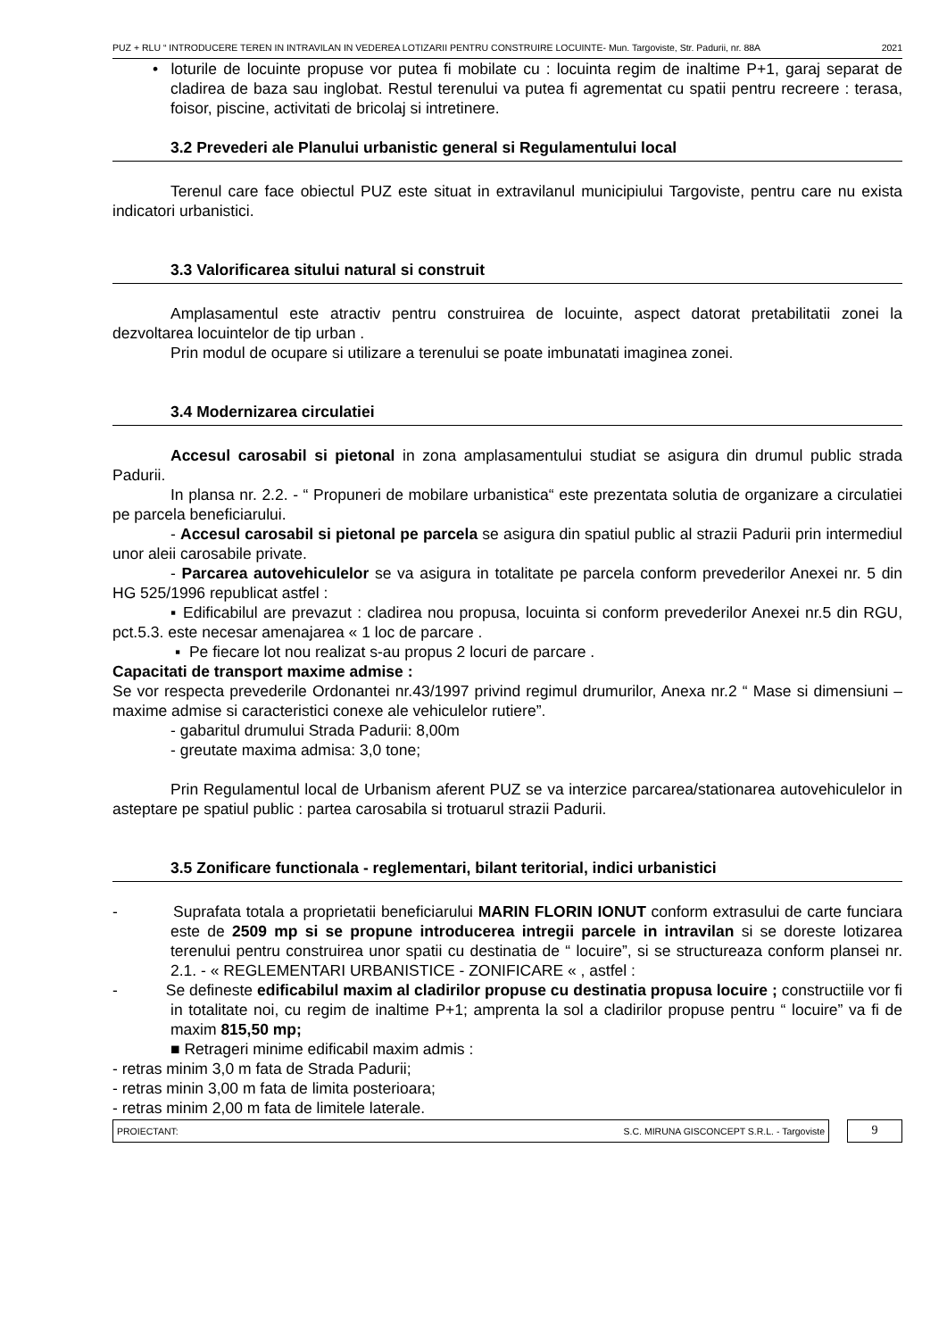PUZ + RLU “ INTRODUCERE TEREN IN INTRAVILAN IN VEDEREA LOTIZARII PENTRU CONSTRUIRE LOCUINTE- Mun. Targoviste, Str. Padurii, nr. 88A 2021
• loturile de locuinte propuse vor putea fi mobilate cu : locuinta regim de inaltime P+1, garaj separat de cladirea de baza sau inglobat. Restul terenului va putea fi agrementat cu spatii pentru recreere : terasa, foisor, piscine, activitati de bricolaj si intretinere.
3.2 Prevederi ale Planului urbanistic general si Regulamentului local
Terenul care face obiectul PUZ este situat in extravilanul municipiului Targoviste, pentru care nu exista indicatori urbanistici.
3.3 Valorificarea sitului natural si construit
Amplasamentul este atractiv pentru construirea de locuinte, aspect datorat pretabilitatii zonei la dezvoltarea locuintelor de tip urban .
Prin modul de ocupare si utilizare a terenului se poate imbunatati imaginea zonei.
3.4 Modernizarea circulatiei
Accesul carosabil si pietonal in zona amplasamentului studiat se asigura din drumul public strada Padurii.
In plansa nr. 2.2. - “ Propuneri de mobilare urbanistica“ este prezentata solutia de organizare a circulatiei pe parcela beneficiarului.
- Accesul carosabil si pietonal pe parcela se asigura din spatiul public al strazii Padurii prin intermediul unor aleii carosabile private.
- Parcarea autovehiculelor se va asigura in totalitate pe parcela conform prevederilor Anexei nr. 5 din HG 525/1996 republicat astfel :
▪ Edificabilul are prevazut : cladirea nou propusa, locuinta si conform prevederilor Anexei nr.5 din RGU, pct.5.3. este necesar amenajarea « 1 loc de parcare .
▪ Pe fiecare lot nou realizat s-au propus 2 locuri de parcare .
Capacitati de transport maxime admise :
Se vor respecta prevederile Ordonantei nr.43/1997 privind regimul drumurilor, Anexa nr.2 “ Mase si dimensiuni – maxime admise si caracteristici conexe ale vehiculelor rutiere”.
- gabaritul drumului Strada Padurii: 8,00m
- greutate maxima admisa: 3,0 tone;
Prin Regulamentul local de Urbanism aferent PUZ se va interzice parcarea/stationarea autovehiculelor in asteptare pe spatiul public : partea carosabila si trotuarul strazii Padurii.
3.5 Zonificare functionala - reglementari, bilant teritorial, indici urbanistici
- Suprafata totala a proprietatii beneficiarului MARIN FLORIN IONUT conform extrasului de carte funciara este de 2509 mp si se propune introducerea intregii parcele in intravilan si se doreste lotizarea terenului pentru construirea unor spatii cu destinatia de “ locuire”, si se structureaza conform plansei nr. 2.1. - « REGLEMENTARI URBANISTICE - ZONIFICARE « , astfel :
- Se defineste edificabilul maxim al cladirilor propuse cu destinatia propusa locuire ; constructiile vor fi in totalitate noi, cu regim de inaltime P+1; amprenta la sol a cladirilor propuse pentru “ locuire” va fi de maxim 815,50 mp;
■ Retrageri minime edificabil maxim admis :
- retras minim 3,0 m fata de Strada Padurii;
- retras minin 3,00 m fata de limita posterioara;
- retras minim 2,00 m fata de limitele laterale.
PROIECTANT: S.C. MIRUNA GISCONCEPT S.R.L. - Targoviste
9